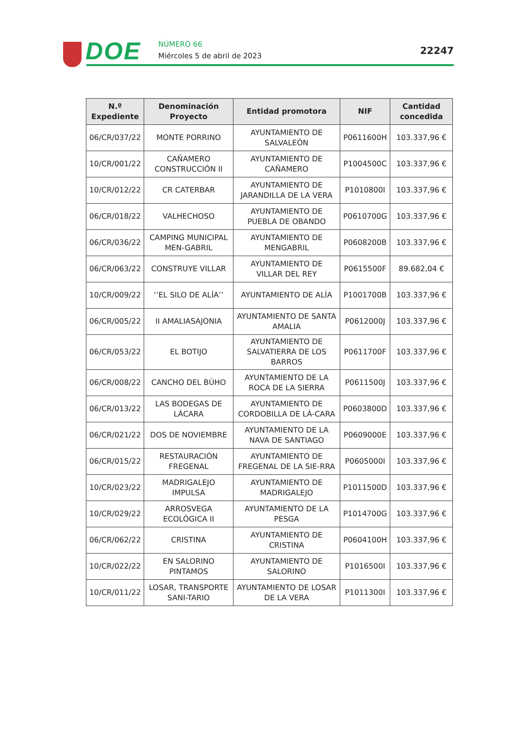DOE NÚMERO 66
Miércoles 5 de abril de 2023 22247
| N.º Expediente | Denominación Proyecto | Entidad promotora | NIF | Cantidad concedida |
| --- | --- | --- | --- | --- |
| 06/CR/037/22 | MONTE PORRINO | AYUNTAMIENTO DE SALVALEÓN | P0611600H | 103.337,96 € |
| 10/CR/001/22 | CAÑAMERO CONSTRUCCIÓN II | AYUNTAMIENTO DE CAÑAMERO | P1004500C | 103.337,96 € |
| 10/CR/012/22 | CR CATERBAR | AYUNTAMIENTO DE JARANDILLA DE LA VERA | P1010800I | 103.337,96 € |
| 06/CR/018/22 | VALHECHOSO | AYUNTAMIENTO DE PUEBLA DE OBANDO | P0610700G | 103.337,96 € |
| 06/CR/036/22 | CAMPING MUNICIPAL MEN-GABRIL | AYUNTAMIENTO DE MENGABRIL | P0608200B | 103.337,96 € |
| 06/CR/063/22 | CONSTRUYE VILLAR | AYUNTAMIENTO DE VILLAR DEL REY | P0615500F | 89.682,04 € |
| 10/CR/009/22 | ‘’EL SILO DE ALÍA’’ | AYUNTAMIENTO DE ALÍA | P1001700B | 103.337,96 € |
| 06/CR/005/22 | II AMALIASAJONIA | AYUNTAMIENTO DE SANTA AMALIA | P0612000J | 103.337,96 € |
| 06/CR/053/22 | EL BOTIJO | AYUNTAMIENTO DE SALVATIERRA DE LOS BARROS | P0611700F | 103.337,96 € |
| 06/CR/008/22 | CANCHO DEL BÚHO | AYUNTAMIENTO DE LA ROCA DE LA SIERRA | P0611500J | 103.337,96 € |
| 06/CR/013/22 | LAS BODEGAS DE LÁCARA | AYUNTAMIENTO DE CORDOBILLA DE LÁ-CARA | P0603800D | 103.337,96 € |
| 06/CR/021/22 | DOS DE NOVIEMBRE | AYUNTAMIENTO DE LA NAVA DE SANTIAGO | P0609000E | 103.337,96 € |
| 06/CR/015/22 | RESTAURACIÓN FREGENAL | AYUNTAMIENTO DE FREGENAL DE LA SIE-RRA | P0605000I | 103.337,96 € |
| 10/CR/023/22 | MADRIGALEJO IMPULSA | AYUNTAMIENTO DE MADRIGALEJO | P1011500D | 103.337,96 € |
| 10/CR/029/22 | ARROSVEGA ECOLÓGICA II | AYUNTAMIENTO DE LA PESGA | P1014700G | 103.337,96 € |
| 06/CR/062/22 | CRISTINA | AYUNTAMIENTO DE CRISTINA | P0604100H | 103.337,96 € |
| 10/CR/022/22 | EN SALORINO PINTAMOS | AYUNTAMIENTO DE SALORINO | P1016500I | 103.337,96 € |
| 10/CR/011/22 | LOSAR, TRANSPORTE SANI-TARIO | AYUNTAMIENTO DE LOSAR DE LA VERA | P1011300I | 103.337,96 € |